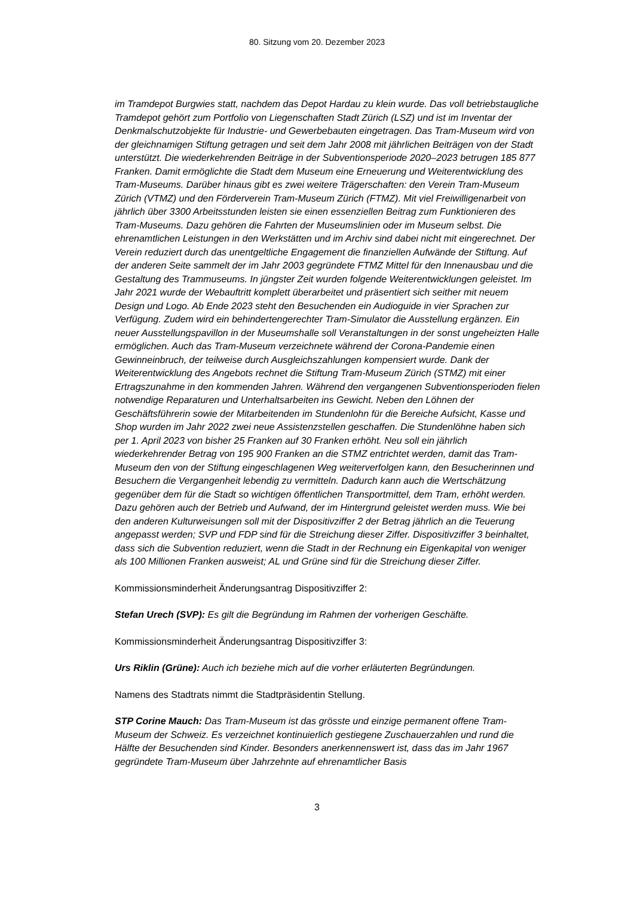80. Sitzung vom 20. Dezember 2023
im Tramdepot Burgwies statt, nachdem das Depot Hardau zu klein wurde. Das voll betriebstaugliche Tramdepot gehört zum Portfolio von Liegenschaften Stadt Zürich (LSZ) und ist im Inventar der Denkmalschutzobjekte für Industrie- und Gewerbebauten eingetragen. Das Tram-Museum wird von der gleichnamigen Stiftung getragen und seit dem Jahr 2008 mit jährlichen Beiträgen von der Stadt unterstützt. Die wiederkehrenden Beiträge in der Subventionsperiode 2020–2023 betrugen 185 877 Franken. Damit ermöglichte die Stadt dem Museum eine Erneuerung und Weiterentwicklung des Tram-Museums. Darüber hinaus gibt es zwei weitere Trägerschaften: den Verein Tram-Museum Zürich (VTMZ) und den Förderverein Tram-Museum Zürich (FTMZ). Mit viel Freiwilligenarbeit von jährlich über 3300 Arbeitsstunden leisten sie einen essenziellen Beitrag zum Funktionieren des Tram-Museums. Dazu gehören die Fahrten der Museumslinien oder im Museum selbst. Die ehrenamtlichen Leistungen in den Werkstätten und im Archiv sind dabei nicht mit eingerechnet. Der Verein reduziert durch das unentgeltliche Engagement die finanziellen Aufwände der Stiftung. Auf der anderen Seite sammelt der im Jahr 2003 gegründete FTMZ Mittel für den Innenausbau und die Gestaltung des Trammuseums. In jüngster Zeit wurden folgende Weiterentwicklungen geleistet. Im Jahr 2021 wurde der Webauftritt komplett überarbeitet und präsentiert sich seither mit neuem Design und Logo. Ab Ende 2023 steht den Besuchenden ein Audioguide in vier Sprachen zur Verfügung. Zudem wird ein behindertengerechter Tram-Simulator die Ausstellung ergänzen. Ein neuer Ausstellungspavillon in der Museumshalle soll Veranstaltungen in der sonst ungeheizten Halle ermöglichen. Auch das Tram-Museum verzeichnete während der Corona-Pandemie einen Gewinneinbruch, der teilweise durch Ausgleichszahlungen kompensiert wurde. Dank der Weiterentwicklung des Angebots rechnet die Stiftung Tram-Museum Zürich (STMZ) mit einer Ertragszunahme in den kommenden Jahren. Während den vergangenen Subventionsperioden fielen notwendige Reparaturen und Unterhaltsarbeiten ins Gewicht. Neben den Löhnen der Geschäftsführerin sowie der Mitarbeitenden im Stundenlohn für die Bereiche Aufsicht, Kasse und Shop wurden im Jahr 2022 zwei neue Assistenzstellen geschaffen. Die Stundenlöhne haben sich per 1. April 2023 von bisher 25 Franken auf 30 Franken erhöht. Neu soll ein jährlich wiederkehrender Betrag von 195 900 Franken an die STMZ entrichtet werden, damit das Tram-Museum den von der Stiftung eingeschlagenen Weg weiterverfolgen kann, den Besucherinnen und Besuchern die Vergangenheit lebendig zu vermitteln. Dadurch kann auch die Wertschätzung gegenüber dem für die Stadt so wichtigen öffentlichen Transportmittel, dem Tram, erhöht werden. Dazu gehören auch der Betrieb und Aufwand, der im Hintergrund geleistet werden muss. Wie bei den anderen Kulturweisungen soll mit der Dispositivziffer 2 der Betrag jährlich an die Teuerung angepasst werden; SVP und FDP sind für die Streichung dieser Ziffer. Dispositivziffer 3 beinhaltet, dass sich die Subvention reduziert, wenn die Stadt in der Rechnung ein Eigenkapital von weniger als 100 Millionen Franken ausweist; AL und Grüne sind für die Streichung dieser Ziffer.
Kommissionsminderheit Änderungsantrag Dispositivziffer 2:
Stefan Urech (SVP): Es gilt die Begründung im Rahmen der vorherigen Geschäfte.
Kommissionsminderheit Änderungsantrag Dispositivziffer 3:
Urs Riklin (Grüne): Auch ich beziehe mich auf die vorher erläuterten Begründungen.
Namens des Stadtrats nimmt die Stadtpräsidentin Stellung.
STP Corine Mauch: Das Tram-Museum ist das grösste und einzige permanent offene Tram-Museum der Schweiz. Es verzeichnet kontinuierlich gestiegene Zuschauerzahlen und rund die Hälfte der Besuchenden sind Kinder. Besonders anerkennenswert ist, dass das im Jahr 1967 gegründete Tram-Museum über Jahrzehnte auf ehrenamtlicher Basis
3